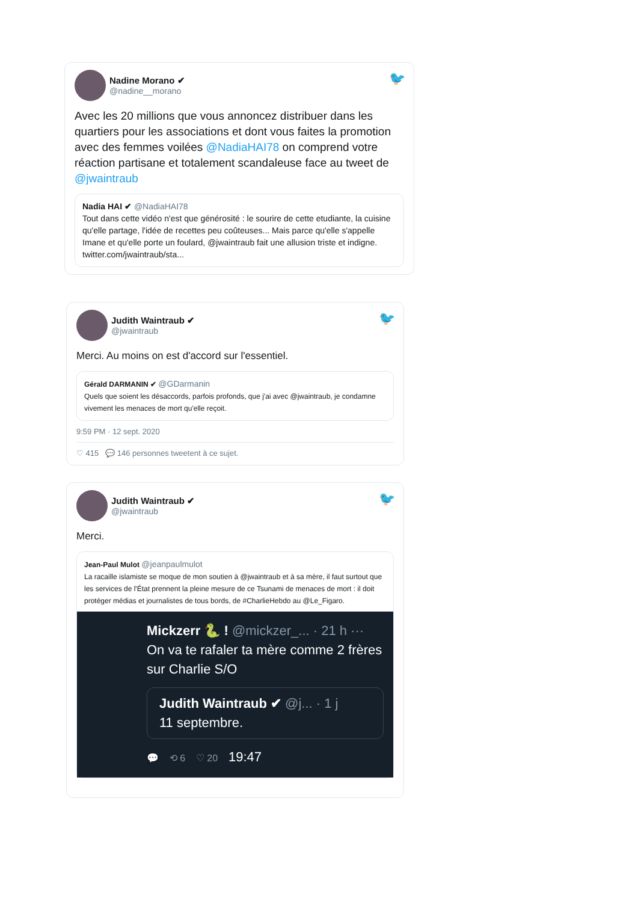Nadine Morano ✔
@nadine__morano
🐦
Avec les 20 millions que vous annoncez distribuer dans les quartiers pour les associations et dont vous faites la promotion avec des femmes voilées @NadiaHAI78 on comprend votre réaction partisane et totalement scandaleuse face au tweet de @jwaintraub
Nadia HAI ✔ @NadiaHAI78
Tout dans cette vidéo n'est que générosité : le sourire de cette etudiante, la cuisine qu'elle partage, l'idée de recettes peu coûteuses... Mais parce qu'elle s'appelle Imane et qu'elle porte un foulard, @jwaintraub fait une allusion triste et indigne. twitter.com/jwaintraub/sta...
Judith Waintraub ✔
@jwaintraub
🐦
Merci. Au moins on est d'accord sur l'essentiel.
Gérald DARMANIN ✔ @GDarmanin
Quels que soient les désaccords, parfois profonds, que j'ai avec @jwaintraub, je condamne vivement les menaces de mort qu'elle reçoit.
9:59 PM · 12 sept. 2020
♡ 415 💬 146 personnes tweetent à ce sujet.
Judith Waintraub ✔
@jwaintraub
🐦
Merci.
Jean-Paul Mulot @jeanpaulmulot
La racaille islamiste se moque de mon soutien à @jwaintraub et à sa mère, il faut surtout que les services de l'État prennent la pleine mesure de ce Tsunami de menaces de mort : il doit protéger médias et journalistes de tous bords, de #CharlieHebdo au @Le_Figaro.
Mickzerr 🐍 ! @mickzer_... · 21 h ···
On va te rafaler ta mère comme 2 frères sur Charlie S/O
Judith Waintraub ✔ @j... · 1 j
11 septembre.
💬 ⟲ 6 ♡ 20 19:47